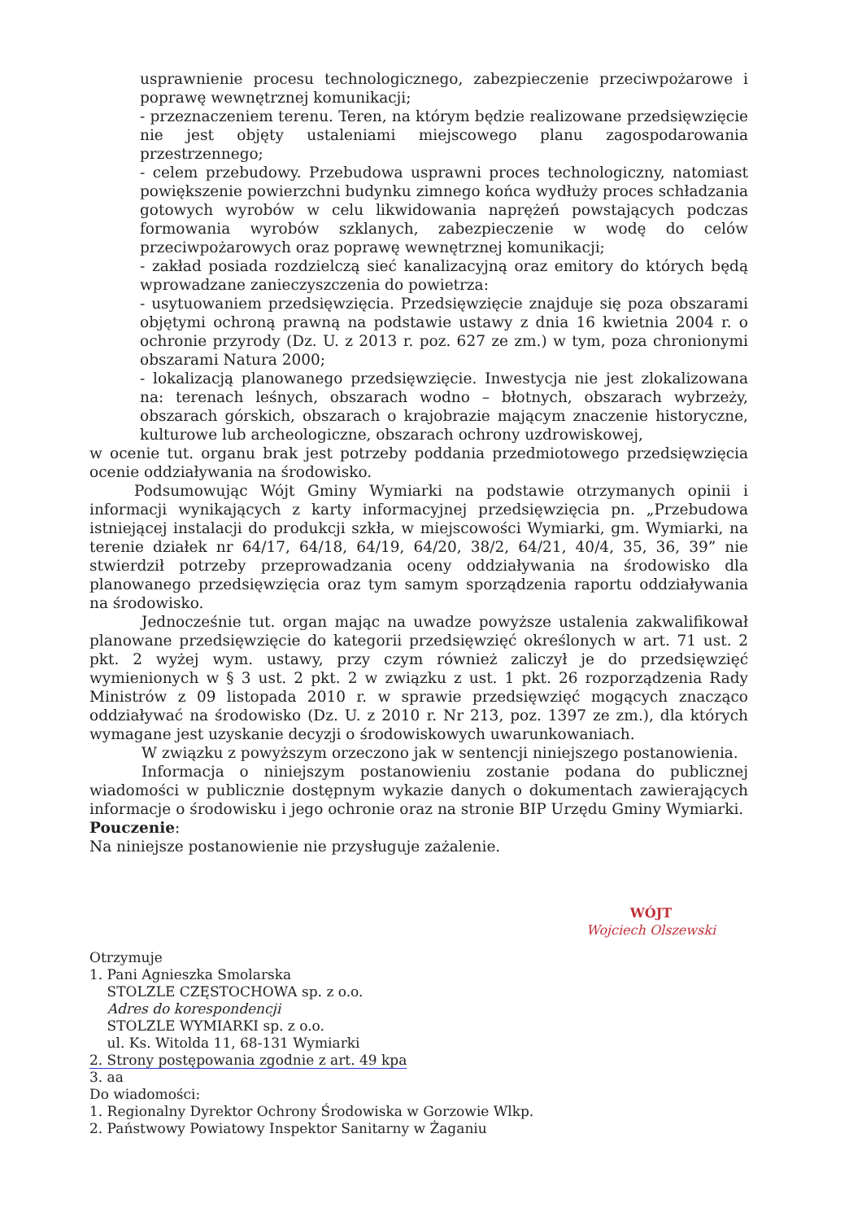usprawnienie procesu technologicznego, zabezpieczenie przeciwpożarowe i poprawę wewnętrznej komunikacji;
- przeznaczeniem terenu. Teren, na którym będzie realizowane przedsięwzięcie nie jest objęty ustaleniami miejscowego planu zagospodarowania przestrzennego;
- celem przebudowy. Przebudowa usprawni proces technologiczny, natomiast powiększenie powierzchni budynku zimnego końca wydłuży proces schładzania gotowych wyrobów w celu likwidowania naprężeń powstających podczas formowania wyrobów szklanych, zabezpieczenie w wodę do celów przeciwpożarowych oraz poprawę wewnętrznej komunikacji;
- zakład posiada rozdzielczą sieć kanalizacyjną oraz emitory do których będą wprowadzane zanieczyszczenia do powietrza:
- usytuowaniem przedsięwzięcia. Przedsięwzięcie znajduje się poza obszarami objętymi ochroną prawną na podstawie ustawy z dnia 16 kwietnia 2004 r. o ochronie przyrody (Dz. U. z 2013 r. poz. 627 ze zm.) w tym, poza chronionymi obszarami Natura 2000;
- lokalizacją planowanego przedsięwzięcie. Inwestycja nie jest zlokalizowana na: terenach leśnych, obszarach wodno – błotnych, obszarach wybrzeży, obszarach górskich, obszarach o krajobrazie mającym znaczenie historyczne, kulturowe lub archeologiczne, obszarach ochrony uzdrowiskowej,
w ocenie tut. organu brak jest potrzeby poddania przedmiotowego przedsięwzięcia ocenie oddziaływania na środowisko.
Podsumowując Wójt Gminy Wymiarki na podstawie otrzymanych opinii i informacji wynikających z karty informacyjnej przedsięwzięcia pn. „Przebudowa istniejącej instalacji do produkcji szkła, w miejscowości Wymiarki, gm. Wymiarki, na terenie działek nr 64/17, 64/18, 64/19, 64/20, 38/2, 64/21, 40/4, 35, 36, 39” nie stwierdził potrzeby przeprowadzania oceny oddziaływania na środowisko dla planowanego przedsięwzięcia oraz tym samym sporządzenia raportu oddziaływania na środowisko.
Jednocześnie tut. organ mając na uwadze powyższe ustalenia zakwalifikował planowane przedsięwzięcie do kategorii przedsięwzięć określonych w art. 71 ust. 2 pkt. 2 wyżej wym. ustawy, przy czym również zaliczył je do przedsięwzięć wymienionych w § 3 ust. 2 pkt. 2 w związku z ust. 1 pkt. 26 rozporządzenia Rady Ministrów z 09 listopada 2010 r. w sprawie przedsięwzięć mogących znacząco oddziaływać na środowisko (Dz. U. z 2010 r. Nr 213, poz. 1397 ze zm.), dla których wymagane jest uzyskanie decyzji o środowiskowych uwarunkowaniach.
W związku z powyższym orzeczono jak w sentencji niniejszego postanowienia.
Informacja o niniejszym postanowieniu zostanie podana do publicznej wiadomości w publicznie dostępnym wykazie danych o dokumentach zawierających informacje o środowisku i jego ochronie oraz na stronie BIP Urzędu Gminy Wymiarki.
Pouczenie:
Na niniejsze postanowienie nie przysługuje zażalenie.
Otrzymuje
1. Pani Agnieszka Smolarska
STOLZLE CZĘSTOCHOWA sp. z o.o.
Adres do korespondencji
STOLZLE WYMIARKI sp. z o.o.
ul. Ks. Witolda 11, 68-131 Wymiarki
2. Strony postępowania zgodnie z art. 49 kpa
3. aa
Do wiadomości:
1. Regionalny Dyrektor Ochrony Środowiska w Gorzowie Wlkp.
2. Państwowy Powiatowy Inspektor Sanitarny w Żaganiu
WÓJT
Wojciech Olszewski